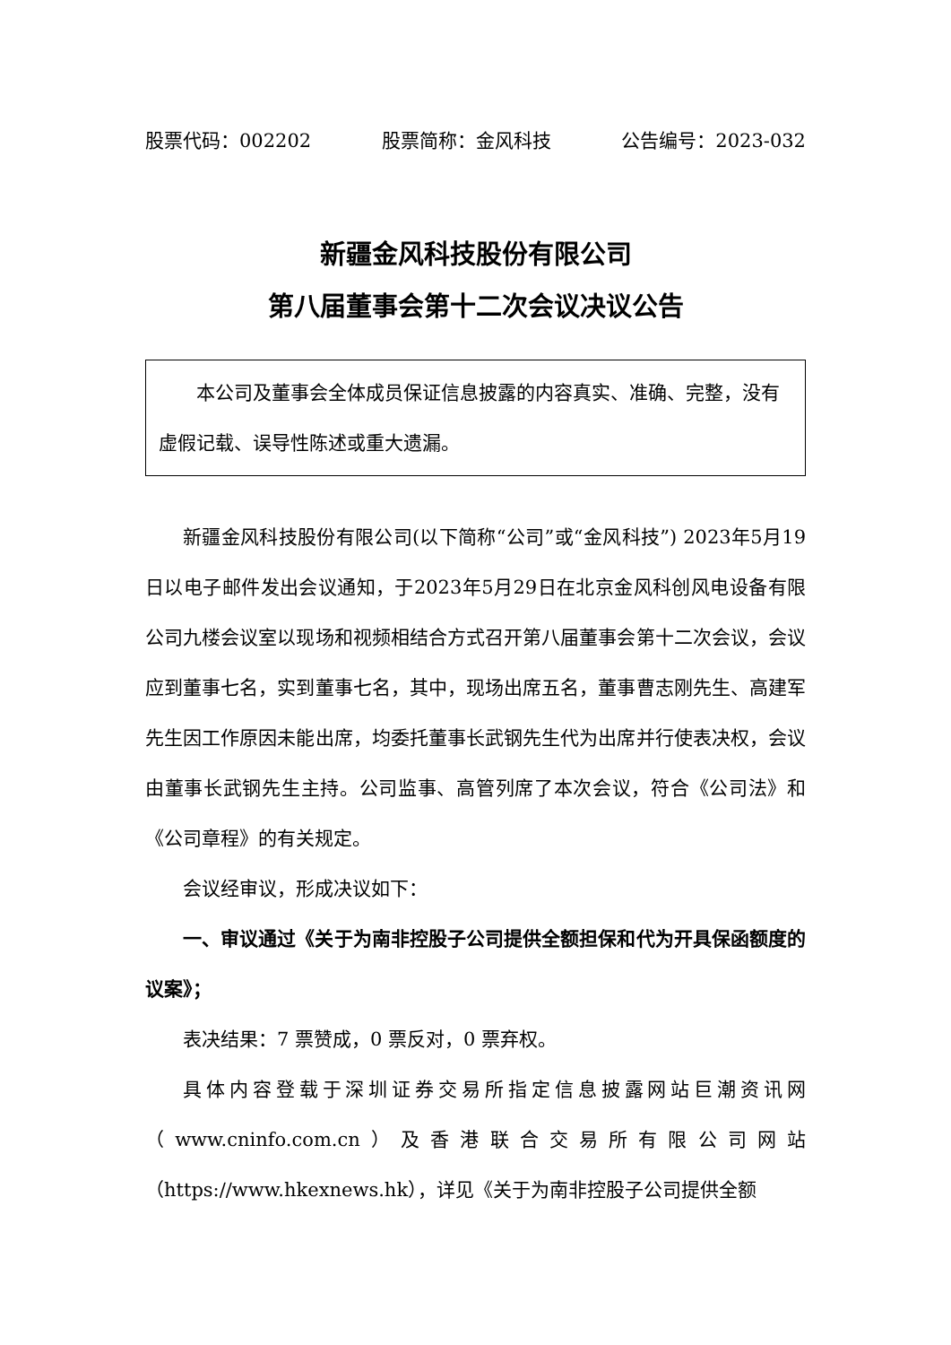股票代码：002202 股票简称：金风科技 公告编号：2023-032
新疆金风科技股份有限公司
第八届董事会第十二次会议决议公告
  本公司及董事会全体成员保证信息披露的内容真实、准确、完整，没有虚假记载、误导性陈述或重大遗漏。
新疆金风科技股份有限公司(以下简称“公司”或“金风科技”) 2023年5月19日以电子邮件发出会议通知，于2023年5月29日在北京金风科创风电设备有限公司九楼会议室以现场和视频相结合方式召开第八届董事会第十二次会议，会议应到董事七名，实到董事七名，其中，现场出席五名，董事曹志刚先生、高建军先生因工作原因未能出席，均委托董事长武钢先生代为出席并行使表决权，会议由董事长武钢先生主持。公司监事、高管列席了本次会议，符合《公司法》和《公司章程》的有关规定。
会议经审议，形成决议如下：
一、审议通过《关于为南非控股子公司提供全额担保和代为开具保函额度的议案》；
表决结果：7 票赞成，0 票反对，0 票弃权。
具体内容登载于深圳证券交易所指定信息披露网站巨潮资讯网（www.cninfo.com.cn）及香港联合交易所有限公司网站（https://www.hkexnews.hk），详见《关于为南非控股子公司提供全额